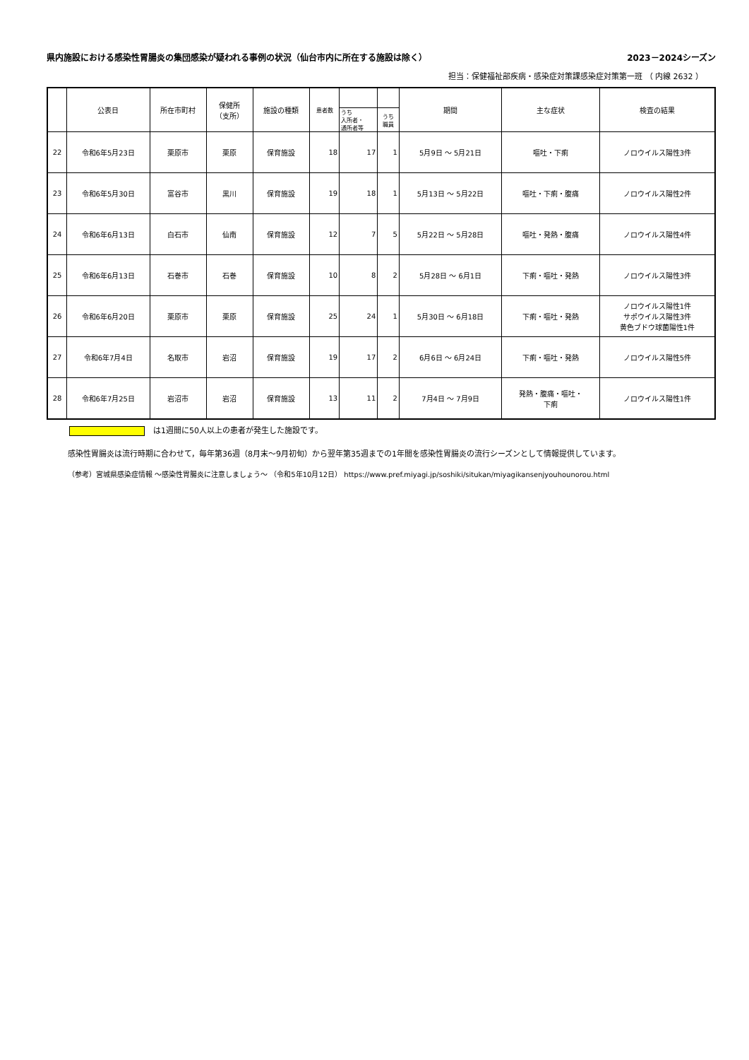県内施設における感染性胃腸炎の集団感染が疑われる事例の状況（仙台市内に所在する施設は除く） 2023－2024シーズン
担当：保健福祉部疾病・感染症対策課感染症対策第一班 （ 内線 2632 ）
| | 公表日 | 所在市町村 | 保健所 （支所） | 施設の種類 | 患者数 | | | 期間 | 主な症状 | 検査の結果 |
| --- | --- | --- | --- | --- | --- | --- | --- | --- | --- | --- |
| | | | | | | うち 入所者・ 通所者等 | うち 職員 | | | |
| 22 | 令和6年5月23日 | 栗原市 | 栗原 | 保育施設 | 18 | 17 | 1 | 5月9日 ～ 5月21日 | 嘔吐・下痢 | ノロウイルス陽性3件 |
| 23 | 令和6年5月30日 | 富谷市 | 黒川 | 保育施設 | 19 | 18 | 1 | 5月13日 ～ 5月22日 | 嘔吐・下痢・腹痛 | ノロウイルス陽性2件 |
| 24 | 令和6年6月13日 | 白石市 | 仙南 | 保育施設 | 12 | 7 | 5 | 5月22日 ～ 5月28日 | 嘔吐・発熱・腹痛 | ノロウイルス陽性4件 |
| 25 | 令和6年6月13日 | 石巻市 | 石巻 | 保育施設 | 10 | 8 | 2 | 5月28日 ～ 6月1日 | 下痢・嘔吐・発熱 | ノロウイルス陽性3件 |
| 26 | 令和6年6月20日 | 栗原市 | 栗原 | 保育施設 | 25 | 24 | 1 | 5月30日 ～ 6月18日 | 下痢・嘔吐・発熱 | ノロウイルス陽性1件 サポウイルス陽性3件 黄色ブドウ球菌陽性1件 |
| 27 | 令和6年7月4日 | 名取市 | 岩沼 | 保育施設 | 19 | 17 | 2 | 6月6日 ～ 6月24日 | 下痢・嘔吐・発熱 | ノロウイルス陽性5件 |
| 28 | 令和6年7月25日 | 岩沼市 | 岩沼 | 保育施設 | 13 | 11 | 2 | 7月4日 ～ 7月9日 | 発熱・腹痛・嘔吐・ 下痢 | ノロウイルス陽性1件 |
は1週間に50人以上の患者が発生した施設です。
感染性胃腸炎は流行時期に合わせて，毎年第36週（8月末～9月初旬）から翌年第35週までの1年間を感染性胃腸炎の流行シーズンとして情報提供しています。
（参考）宮城県感染症情報 ～感染性胃腸炎に注意しましょう～ （令和5年10月12日） https://www.pref.miyagi.jp/soshiki/situkan/miyagikansenjyouhounorou.html